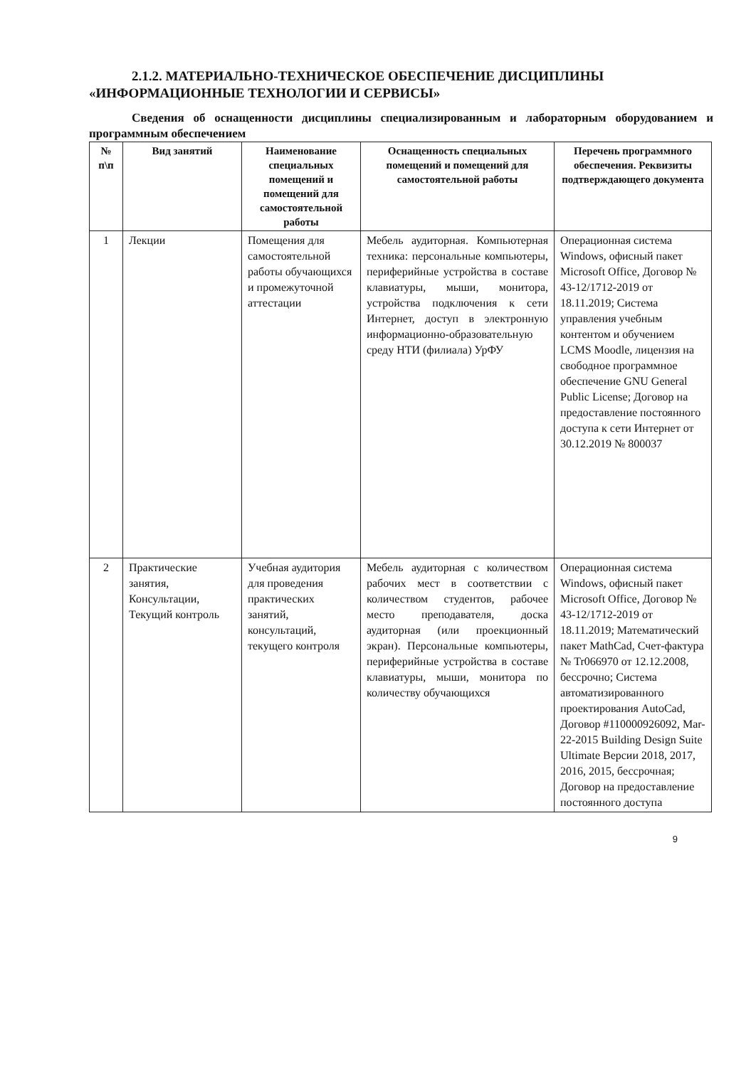2.1.2. МАТЕРИАЛЬНО-ТЕХНИЧЕСКОЕ ОБЕСПЕЧЕНИЕ ДИСЦИПЛИНЫ
«ИНФОРМАЦИОННЫЕ ТЕХНОЛОГИИ И СЕРВИСЫ»
Сведения об оснащенности дисциплины специализированным и лабораторным оборудованием и программным обеспечением
| № п\п | Вид занятий | Наименование специальных помещений и помещений для самостоятельной работы | Оснащенность специальных помещений и помещений для самостоятельной работы | Перечень программного обеспечения. Реквизиты подтверждающего документа |
| --- | --- | --- | --- | --- |
| 1 | Лекции | Помещения для самостоятельной работы обучающихся и промежуточной аттестации | Мебель аудиторная. Компьютерная техника: персональные компьютеры, периферийные устройства в составе клавиатуры, мыши, монитора, устройства подключения к сети Интернет, доступ в электронную информационно-образовательную среду НТИ (филиала) УрФУ | Операционная система Windows, офисный пакет Microsoft Office, Договор № 43-12/1712-2019 от 18.11.2019; Система управления учебным контентом и обучением LCMS Moodle, лицензия на свободное программное обеспечение GNU General Public License; Договор на предоставление постоянного доступа к сети Интернет от 30.12.2019 № 800037 |
| 2 | Практические занятия, Консультации, Текущий контроль | Учебная аудитория для проведения практических занятий, консультаций, текущего контроля | Мебель аудиторная с количеством рабочих мест в соответствии с количеством студентов, рабочее место преподавателя, доска аудиторная (или проекционный экран). Персональные компьютеры, периферийные устройства в составе клавиатуры, мыши, монитора по количеству обучающихся | Операционная система Windows, офисный пакет Microsoft Office, Договор № 43-12/1712-2019 от 18.11.2019; Математический пакет MathCad, Счет-фактура № Tr066970 от 12.12.2008, бессрочно; Система автоматизированного проектирования AutoCad, Договор #110000926092, Mar-22-2015 Building Design Suite Ultimate Версии 2018, 2017, 2016, 2015, бессрочная; Договор на предоставление постоянного доступа |
9